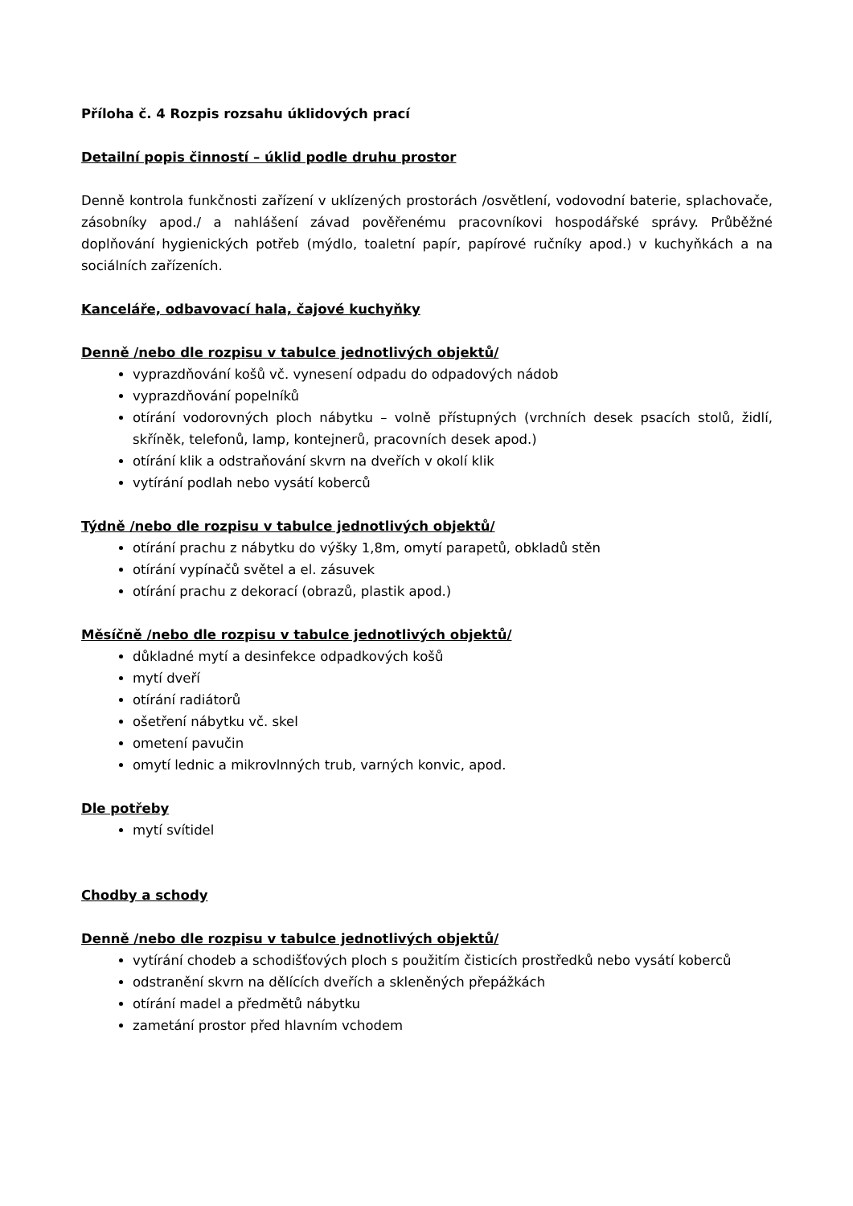Příloha č. 4 Rozpis rozsahu úklidových prací
Detailní popis činností – úklid podle druhu prostor
Denně kontrola funkčnosti zařízení v uklízených prostorách /osvětlení, vodovodní baterie, splachovače, zásobníky apod./ a nahlášení závad pověřenému pracovníkovi hospodářské správy. Průběžné doplňování hygienických potřeb (mýdlo, toaletní papír, papírové ručníky apod.) v kuchyňkách a na sociálních zařízeních.
Kanceláře, odbavovací hala, čajové kuchyňky
Denně /nebo dle rozpisu v tabulce jednotlivých objektů/
vyprazdňování košů vč. vynesení odpadu do odpadových nádob
vyprazdňování popelníků
otírání vodorovných ploch nábytku – volně přístupných (vrchních desek psacích stolů, židlí, skříněk, telefonů, lamp, kontejnerů, pracovních desek apod.)
otírání klik a odstraňování skvrn na dveřích v okolí klik
vytírání podlah nebo vysátí koberců
Týdně /nebo dle rozpisu v tabulce jednotlivých objektů/
otírání prachu z nábytku do výšky 1,8m, omytí parapetů, obkladů stěn
otírání vypínačů světel a el. zásuvek
otírání prachu z dekorací (obrazů, plastik apod.)
Měsíčně /nebo dle rozpisu v tabulce jednotlivých objektů/
důkladné mytí a desinfekce odpadkových košů
mytí dveří
otírání radiátorů
ošetření nábytku vč. skel
ometení pavučin
omytí lednic a mikrovlnných trub, varných konvic, apod.
Dle potřeby
mytí svítidel
Chodby a schody
Denně /nebo dle rozpisu v tabulce jednotlivých objektů/
vytírání chodeb a schodišťových ploch s použitím čisticích prostředků nebo vysátí koberců
odstranění skvrn na dělících dveřích a skleněných přepážkách
otírání madel a předmětů nábytku
zametání prostor před hlavním vchodem